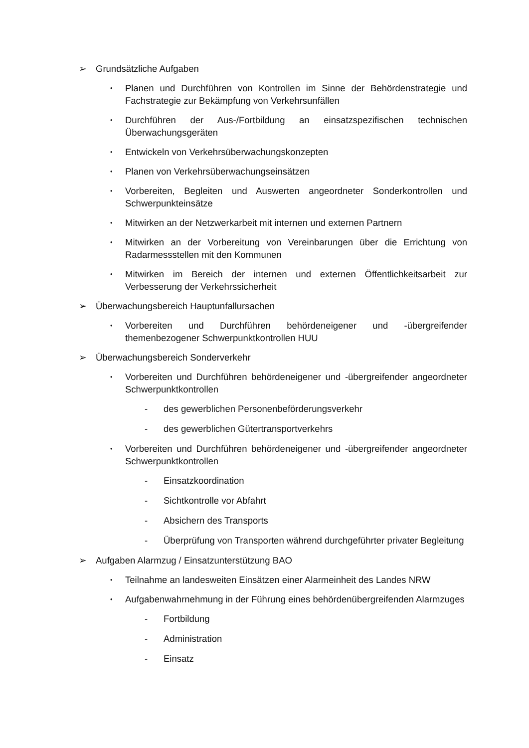➢ Grundsätzliche Aufgaben
• Planen und Durchführen von Kontrollen im Sinne der Behördenstrategie und Fachstrategie zur Bekämpfung von Verkehrsunfällen
• Durchführen der Aus-/Fortbildung an einsatzspezifischen technischen Überwachungsgeräten
• Entwickeln von Verkehrsüberwachungskonzepten
• Planen von Verkehrsüberwachungseinsätzen
• Vorbereiten, Begleiten und Auswerten angeordneter Sonderkontrollen und Schwerpunkteinsätze
• Mitwirken an der Netzwerkarbeit mit internen und externen Partnern
• Mitwirken an der Vorbereitung von Vereinbarungen über die Errichtung von Radarmessstellen mit den Kommunen
• Mitwirken im Bereich der internen und externen Öffentlichkeitsarbeit zur Verbesserung der Verkehrssicherheit
➢ Überwachungsbereich Hauptunfallursachen
• Vorbereiten und Durchführen behördeneigener und -übergreifender themenbezogener Schwerpunktkontrollen HUU
➢ Überwachungsbereich Sonderverkehr
• Vorbereiten und Durchführen behördeneigener und -übergreifender angeordneter Schwerpunktkontrollen
- des gewerblichen Personenbeförderungsverkehr
- des gewerblichen Gütertransportverkehrs
• Vorbereiten und Durchführen behördeneigener und -übergreifender angeordneter Schwerpunktkontrollen
- Einsatzkoordination
- Sichtkontrolle vor Abfahrt
- Absichern des Transports
- Überprüfung von Transporten während durchgeführter privater Begleitung
➢ Aufgaben Alarmzug / Einsatzunterstützung BAO
• Teilnahme an landesweiten Einsätzen einer Alarmeinheit des Landes NRW
• Aufgabenwahrnehmung in der Führung eines behördenübergreifenden Alarmzuges
- Fortbildung
- Administration
- Einsatz